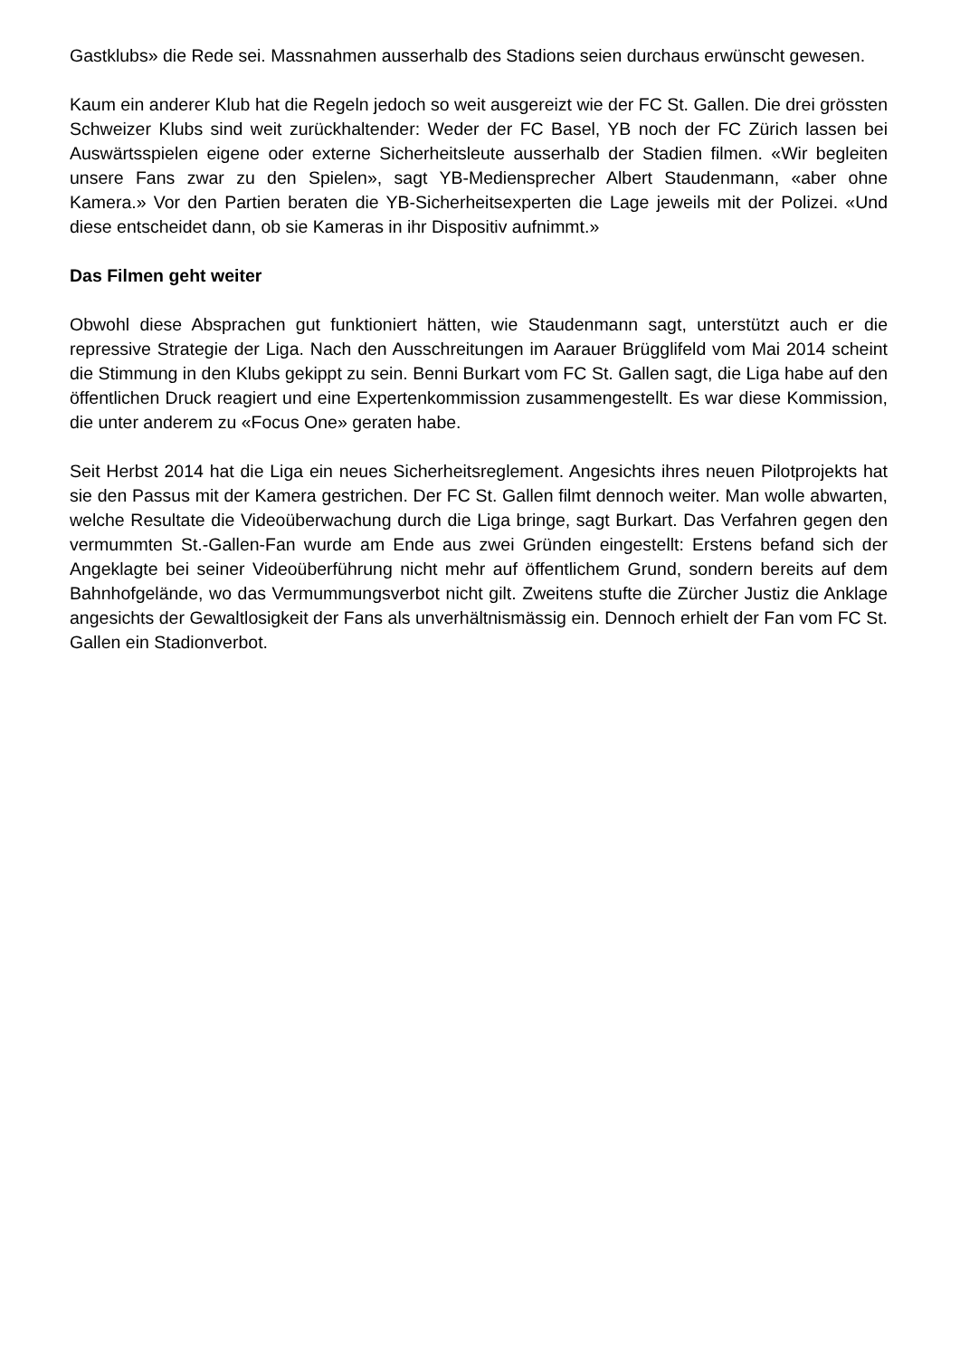Gastklubs» die Rede sei. Massnahmen ausserhalb des Stadions seien durchaus erwünscht gewesen.
Kaum ein anderer Klub hat die Regeln jedoch so weit ausgereizt wie der FC St. Gallen. Die drei grössten Schweizer Klubs sind weit zurückhaltender: Weder der FC Basel, YB noch der FC Zürich lassen bei Auswärtsspielen eigene oder externe Sicherheitsleute ausserhalb der Stadien filmen. «Wir begleiten unsere Fans zwar zu den Spielen», sagt YB-Mediensprecher Albert Staudenmann, «aber ohne Kamera.» Vor den Partien beraten die YB-Sicherheitsexperten die Lage jeweils mit der Polizei. «Und diese entscheidet dann, ob sie Kameras in ihr Dispositiv aufnimmt.»
Das Filmen geht weiter
Obwohl diese Absprachen gut funktioniert hätten, wie Staudenmann sagt, unterstützt auch er die repressive Strategie der Liga. Nach den Ausschreitungen im Aarauer Brügglifeld vom Mai 2014 scheint die Stimmung in den Klubs gekippt zu sein. Benni Burkart vom FC St. Gallen sagt, die Liga habe auf den öffentlichen Druck reagiert und eine Expertenkommission zusammengestellt. Es war diese Kommission, die unter anderem zu «Focus One» geraten habe.
Seit Herbst 2014 hat die Liga ein neues Sicherheitsreglement. Angesichts ihres neuen Pilotprojekts hat sie den Passus mit der Kamera gestrichen. Der FC St. Gallen filmt dennoch weiter. Man wolle abwarten, welche Resultate die Videoüberwachung durch die Liga bringe, sagt Burkart. Das Verfahren gegen den vermummten St.-Gallen-Fan wurde am Ende aus zwei Gründen eingestellt: Erstens befand sich der Angeklagte bei seiner Videoüberführung nicht mehr auf öffentlichem Grund, sondern bereits auf dem Bahnhofgelände, wo das Vermummungsverbot nicht gilt. Zweitens stufte die Zürcher Justiz die Anklage angesichts der Gewaltlosigkeit der Fans als unverhältnismässig ein. Dennoch erhielt der Fan vom FC St. Gallen ein Stadionverbot.